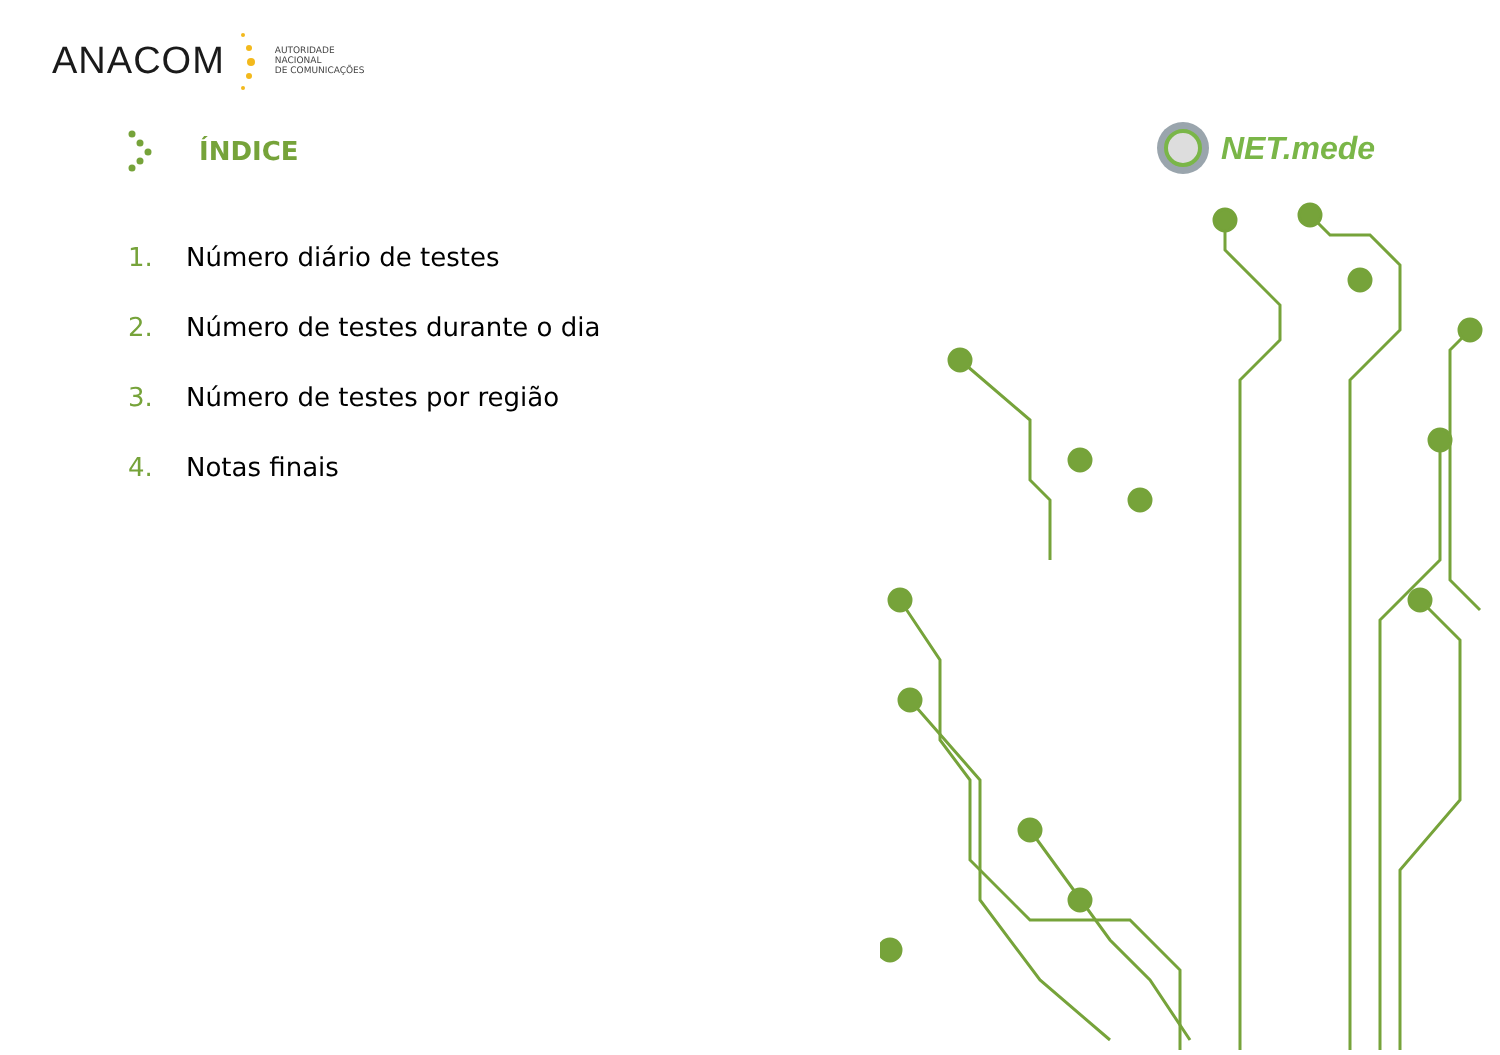ANACOM
AUTORIDADE
NACIONAL
DE COMUNICAÇÕES
ÍNDICE
NET.mede
1. Número diário de testes
2. Número de testes durante o dia
3. Número de testes por região
4. Notas finais